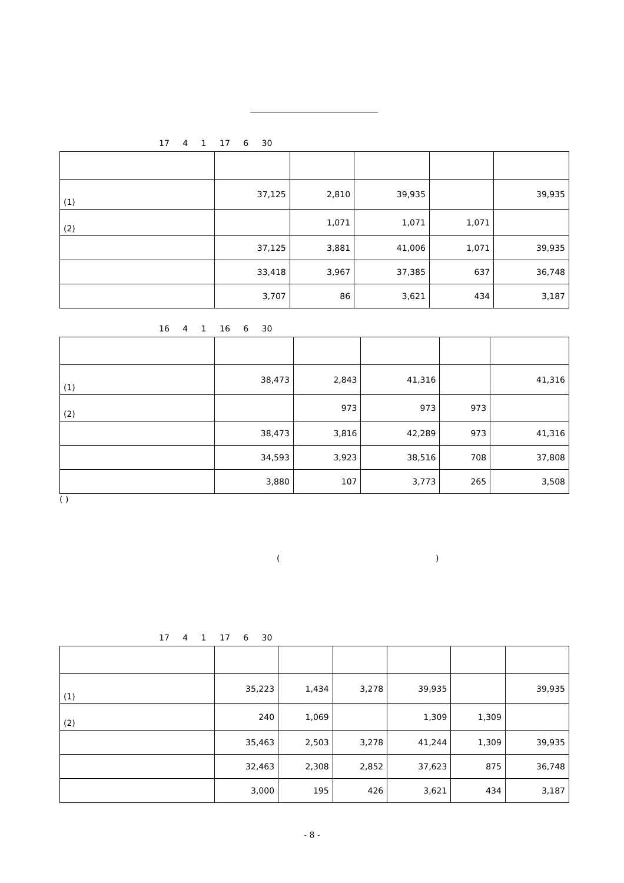17 4 1 17 6 30
| (1) | 37,125 | 2,810 | 39,935 | | 39,935 |
| (2) | | 1,071 | 1,071 | 1,071 | |
| | 37,125 | 3,881 | 41,006 | 1,071 | 39,935 |
| | 33,418 | 3,967 | 37,385 | 637 | 36,748 |
| | 3,707 | 86 | 3,621 | 434 | 3,187 |
16 4 1 16 6 30
| (1) | 38,473 | 2,843 | 41,316 | | 41,316 |
| (2) | | 973 | 973 | 973 | |
| | 38,473 | 3,816 | 42,289 | 973 | 41,316 |
| | 34,593 | 3,923 | 38,516 | 708 | 37,808 |
| | 3,880 | 107 | 3,773 | 265 | 3,508 |
( )
( )
17 4 1 17 6 30
| (1) | 35,223 | 1,434 | 3,278 | 39,935 | | 39,935 |
| (2) | 240 | 1,069 | | 1,309 | 1,309 | |
| | 35,463 | 2,503 | 3,278 | 41,244 | 1,309 | 39,935 |
| | 32,463 | 2,308 | 2,852 | 37,623 | 875 | 36,748 |
| | 3,000 | 195 | 426 | 3,621 | 434 | 3,187 |
- 8 -